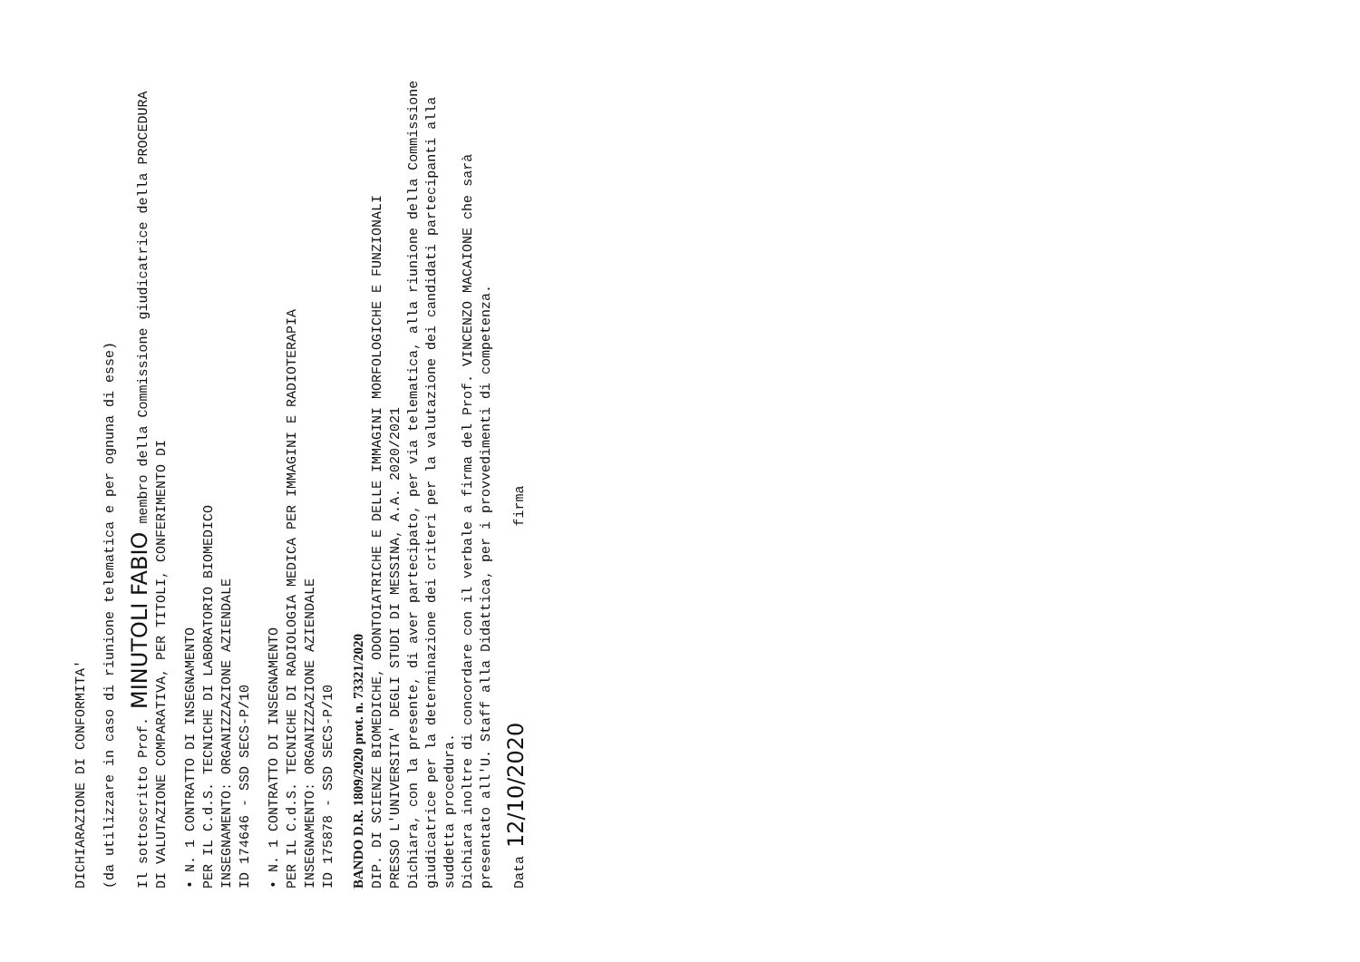DICHIARAZIONE DI CONFORMITA'
(da utilizzare in caso di riunione telematica e per ognuna di esse)
Il sottoscritto Prof. MINUTOLI FABIO membro della Commissione giudicatrice della PROCEDURA DI VALUTAZIONE COMPARATIVA, PER TITOLI, CONFERIMENTO DI
• N. 1 CONTRATTO DI INSEGNAMENTO
PER IL C.d.S. TECNICHE DI LABORATORIO BIOMEDICO
INSEGNAMENTO: ORGANIZZAZIONE AZIENDALE
ID 174646 - SSD SECS-P/10
• N. 1 CONTRATTO DI INSEGNAMENTO
PER IL C.d.S. TECNICHE DI RADIOLOGIA MEDICA PER IMMAGINI E RADIOTERAPIA
INSEGNAMENTO: ORGANIZZAZIONE AZIENDALE
ID 175878 - SSD SECS-P/10
BANDO D.R. 1809/2020 prot. n. 73321/2020
DIP. DI SCIENZE BIOMEDICHE, ODONTOIATRICHE E DELLE IMMAGINI MORFOLOGICHE E FUNZIONALI
PRESSO L'UNIVERSITA' DEGLI STUDI DI MESSINA, A.A. 2020/2021
Dichiara, con la presente, di aver partecipato, per via telematica, alla riunione della Commissione giudicatrice per la determinazione dei criteri per la valutazione dei candidati partecipanti alla suddetta procedura.
Dichiara inoltre di concordare con il verbale a firma del Prof. VINCENZO MACAIONE che sarà presentato all'U. Staff alla Didattica, per i provvedimenti di competenza.
Data 12/10/2020 firma